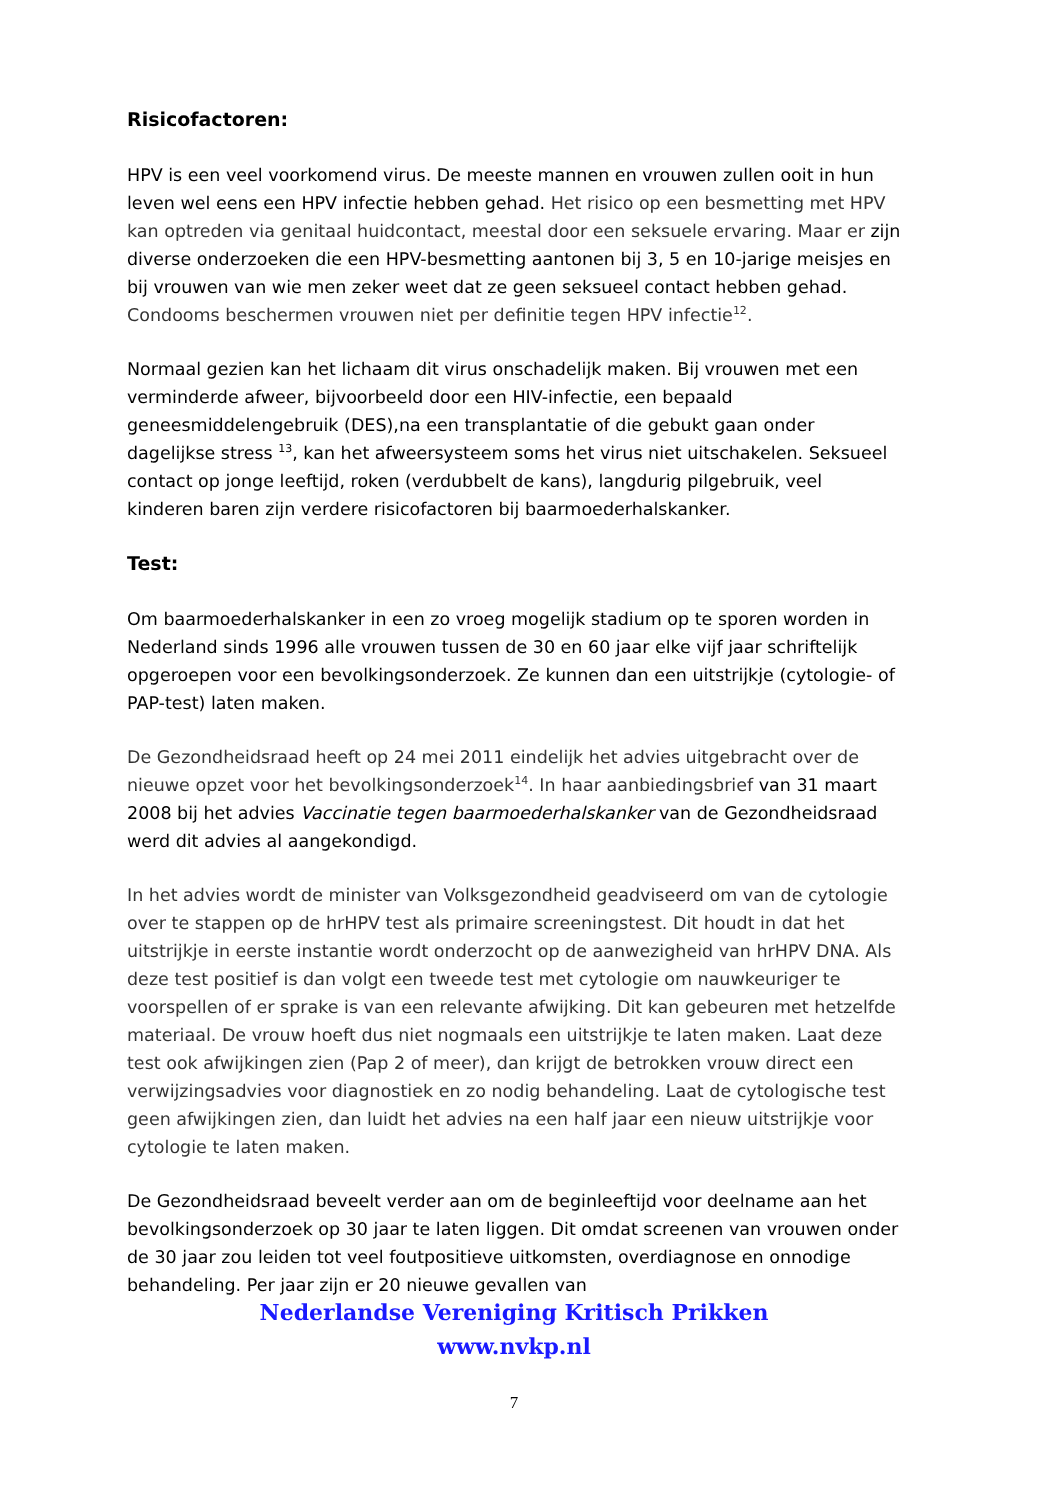Risicofactoren:
HPV is een veel voorkomend virus. De meeste mannen en vrouwen zullen ooit in hun leven wel eens een HPV infectie hebben gehad. Het risico op een besmetting met HPV kan optreden via genitaal huidcontact, meestal door een seksuele ervaring. Maar er zijn diverse onderzoeken die een HPV-besmetting aantonen bij 3, 5 en 10-jarige meisjes en bij vrouwen van wie men zeker weet dat ze geen seksueel contact hebben gehad. Condooms beschermen vrouwen niet per definitie tegen HPV infectie<sup>12</sup>.
Normaal gezien kan het lichaam dit virus onschadelijk maken. Bij vrouwen met een verminderde afweer, bijvoorbeeld door een HIV-infectie, een bepaald geneesmiddelengebruik (DES),na een transplantatie of die gebukt gaan onder dagelijkse stress <sup>13</sup>, kan het afweersysteem soms het virus niet uitschakelen. Seksueel contact op jonge leeftijd, roken (verdubbelt de kans), langdurig pilgebruik, veel kinderen baren zijn verdere risicofactoren bij baarmoederhalskanker.
Test:
Om baarmoederhalskanker in een zo vroeg mogelijk stadium op te sporen worden in Nederland sinds 1996 alle vrouwen tussen de 30 en 60 jaar elke vijf jaar schriftelijk opgeroepen voor een bevolkingsonderzoek. Ze kunnen dan een uitstrijkje (cytologie- of PAP-test) laten maken.
De Gezondheidsraad heeft op 24 mei 2011 eindelijk het advies uitgebracht over de nieuwe opzet voor het bevolkingsonderzoek<sup>14</sup>. In haar aanbiedingsbrief van 31 maart 2008 bij het advies Vaccinatie tegen baarmoederhalskanker van de Gezondheidsraad werd dit advies al aangekondigd.
In het advies wordt de minister van Volksgezondheid geadviseerd om van de cytologie over te stappen op de hrHPV test als primaire screeningstest. Dit houdt in dat het uitstrijkje in eerste instantie wordt onderzocht op de aanwezigheid van hrHPV DNA. Als deze test positief is dan volgt een tweede test met cytologie om nauwkeuriger te voorspellen of er sprake is van een relevante afwijking. Dit kan gebeuren met hetzelfde materiaal. De vrouw hoeft dus niet nogmaals een uitstrijkje te laten maken. Laat deze test ook afwijkingen zien (Pap 2 of meer), dan krijgt de betrokken vrouw direct een verwijzingsadvies voor diagnostiek en zo nodig behandeling. Laat de cytologische test geen afwijkingen zien, dan luidt het advies na een half jaar een nieuw uitstrijkje voor cytologie te laten maken.
De Gezondheidsraad beveelt verder aan om de beginleeftijd voor deelname aan het bevolkingsonderzoek op 30 jaar te laten liggen. Dit omdat screenen van vrouwen onder de 30 jaar zou leiden tot veel foutpositieve uitkomsten, overdiagnose en onnodige behandeling. Per jaar zijn er 20 nieuwe gevallen van
Nederlandse Vereniging Kritisch Prikken
www.nvkp.nl
7